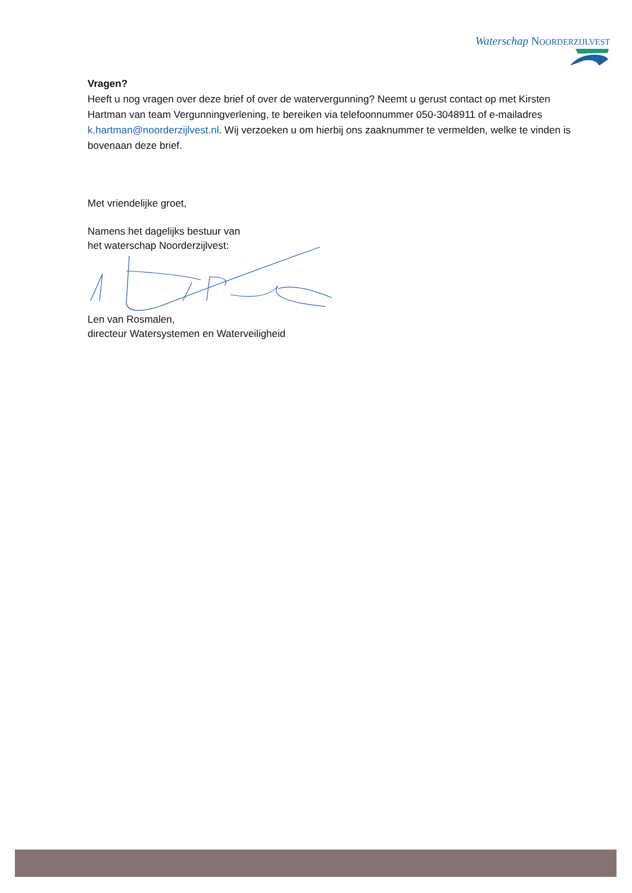Waterschap NOORDERZIJLVEST
Vragen?
Heeft u nog vragen over deze brief of over de watervergunning? Neemt u gerust contact op met Kirsten Hartman van team Vergunningverlening, te bereiken via telefoonnummer 050-3048911 of e-mailadres k.hartman@noorderzijlvest.nl. Wij verzoeken u om hierbij ons zaaknummer te vermelden, welke te vinden is bovenaan deze brief.
Met vriendelijke groet,
Namens het dagelijks bestuur van
het waterschap Noorderzijlvest:
Len van Rosmalen,
directeur Watersystemen en Waterveiligheid